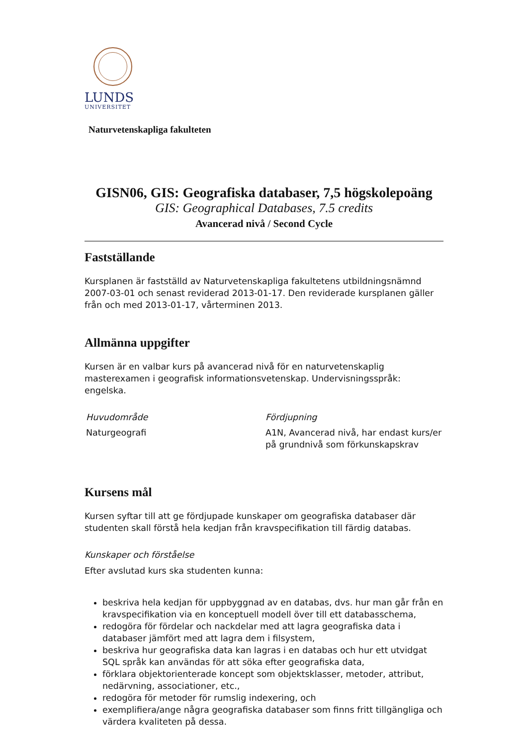LUNDS
UNIVERSITET
Naturvetenskapliga fakulteten
GISN06, GIS: Geografiska databaser, 7,5 högskolepoäng
GIS: Geographical Databases, 7.5 credits
Avancerad nivå / Second Cycle
Fastställande
Kursplanen är fastställd av Naturvetenskapliga fakultetens utbildningsnämnd 2007-03-01 och senast reviderad 2013-01-17. Den reviderade kursplanen gäller från och med 2013-01-17, vårterminen 2013.
Allmänna uppgifter
Kursen är en valbar kurs på avancerad nivå för en naturvetenskaplig masterexamen i geografisk informationsvetenskap. Undervisningsspråk: engelska.
Huvudområde
Naturgeografi
Fördjupning
A1N, Avancerad nivå, har endast kurs/er på grundnivå som förkunskapskrav
Kursens mål
Kursen syftar till att ge fördjupade kunskaper om geografiska databaser där studenten skall förstå hela kedjan från kravspecifikation till färdig databas.
Kunskaper och förståelse
Efter avslutad kurs ska studenten kunna:
beskriva hela kedjan för uppbyggnad av en databas, dvs. hur man går från en kravspecifikation via en konceptuell modell över till ett databasschema,
redogöra för fördelar och nackdelar med att lagra geografiska data i databaser jämfört med att lagra dem i filsystem,
beskriva hur geografiska data kan lagras i en databas och hur ett utvidgat SQL språk kan användas för att söka efter geografiska data,
förklara objektorienterade koncept som objektsklasser, metoder, attribut, nedärvning, associationer, etc.,
redogöra för metoder för rumslig indexering, och
exemplifiera/ange några geografiska databaser som finns fritt tillgängliga och värdera kvaliteten på dessa.